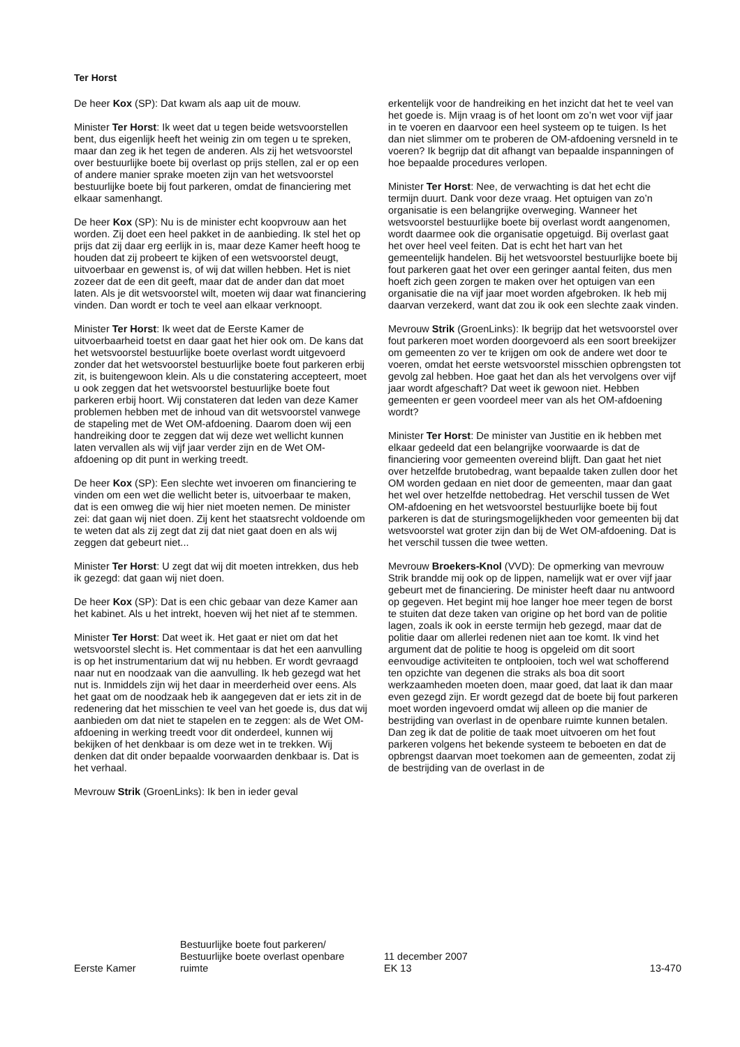Ter Horst
De heer Kox (SP): Dat kwam als aap uit de mouw.
Minister Ter Horst: Ik weet dat u tegen beide wetsvoorstellen bent, dus eigenlijk heeft het weinig zin om tegen u te spreken, maar dan zeg ik het tegen de anderen. Als zij het wetsvoorstel over bestuurlijke boete bij overlast op prijs stellen, zal er op een of andere manier sprake moeten zijn van het wetsvoorstel bestuurlijke boete bij fout parkeren, omdat de financiering met elkaar samenhangt.
De heer Kox (SP): Nu is de minister echt koopvrouw aan het worden. Zij doet een heel pakket in de aanbieding. Ik stel het op prijs dat zij daar erg eerlijk in is, maar deze Kamer heeft hoog te houden dat zij probeert te kijken of een wetsvoorstel deugt, uitvoerbaar en gewenst is, of wij dat willen hebben. Het is niet zozeer dat de een dit geeft, maar dat de ander dan dat moet laten. Als je dit wetsvoorstel wilt, moeten wij daar wat financiering vinden. Dan wordt er toch te veel aan elkaar verknoopt.
Minister Ter Horst: Ik weet dat de Eerste Kamer de uitvoerbaarheid toetst en daar gaat het hier ook om. De kans dat het wetsvoorstel bestuurlijke boete overlast wordt uitgevoerd zonder dat het wetsvoorstel bestuurlijke boete fout parkeren erbij zit, is buitengewoon klein. Als u die constatering accepteert, moet u ook zeggen dat het wetsvoorstel bestuurlijke boete fout parkeren erbij hoort. Wij constateren dat leden van deze Kamer problemen hebben met de inhoud van dit wetsvoorstel vanwege de stapeling met de Wet OM-afdoening. Daarom doen wij een handreiking door te zeggen dat wij deze wet wellicht kunnen laten vervallen als wij vijf jaar verder zijn en de Wet OM-afdoening op dit punt in werking treedt.
De heer Kox (SP): Een slechte wet invoeren om financiering te vinden om een wet die wellicht beter is, uitvoerbaar te maken, dat is een omweg die wij hier niet moeten nemen. De minister zei: dat gaan wij niet doen. Zij kent het staatsrecht voldoende om te weten dat als zij zegt dat zij dat niet gaat doen en als wij zeggen dat gebeurt niet...
Minister Ter Horst: U zegt dat wij dit moeten intrekken, dus heb ik gezegd: dat gaan wij niet doen.
De heer Kox (SP): Dat is een chic gebaar van deze Kamer aan het kabinet. Als u het intrekt, hoeven wij het niet af te stemmen.
Minister Ter Horst: Dat weet ik. Het gaat er niet om dat het wetsvoorstel slecht is. Het commentaar is dat het een aanvulling is op het instrumentarium dat wij nu hebben. Er wordt gevraagd naar nut en noodzaak van die aanvulling. Ik heb gezegd wat het nut is. Inmiddels zijn wij het daar in meerderheid over eens. Als het gaat om de noodzaak heb ik aangegeven dat er iets zit in de redenering dat het misschien te veel van het goede is, dus dat wij aanbieden om dat niet te stapelen en te zeggen: als de Wet OM-afdoening in werking treedt voor dit onderdeel, kunnen wij bekijken of het denkbaar is om deze wet in te trekken. Wij denken dat dit onder bepaalde voorwaarden denkbaar is. Dat is het verhaal.
Mevrouw Strik (GroenLinks): Ik ben in ieder geval
erkentelijk voor de handreiking en het inzicht dat het te veel van het goede is. Mijn vraag is of het loont om zo’n wet voor vijf jaar in te voeren en daarvoor een heel systeem op te tuigen. Is het dan niet slimmer om te proberen de OM-afdoening versneld in te voeren? Ik begrijp dat dit afhangt van bepaalde inspanningen of hoe bepaalde procedures verlopen.
Minister Ter Horst: Nee, de verwachting is dat het echt die termijn duurt. Dank voor deze vraag. Het optuigen van zo’n organisatie is een belangrijke overweging. Wanneer het wetsvoorstel bestuurlijke boete bij overlast wordt aangenomen, wordt daarmee ook die organisatie opgetuigd. Bij overlast gaat het over heel veel feiten. Dat is echt het hart van het gemeentelijk handelen. Bij het wetsvoorstel bestuurlijke boete bij fout parkeren gaat het over een geringer aantal feiten, dus men hoeft zich geen zorgen te maken over het optuigen van een organisatie die na vijf jaar moet worden afgebroken. Ik heb mij daarvan verzekerd, want dat zou ik ook een slechte zaak vinden.
Mevrouw Strik (GroenLinks): Ik begrijp dat het wetsvoorstel over fout parkeren moet worden doorgevoerd als een soort breekijzer om gemeenten zo ver te krijgen om ook de andere wet door te voeren, omdat het eerste wetsvoorstel misschien opbrengsten tot gevolg zal hebben. Hoe gaat het dan als het vervolgens over vijf jaar wordt afgeschaft? Dat weet ik gewoon niet. Hebben gemeenten er geen voordeel meer van als het OM-afdoening wordt?
Minister Ter Horst: De minister van Justitie en ik hebben met elkaar gedeeld dat een belangrijke voorwaarde is dat de financiering voor gemeenten overeind blijft. Dan gaat het niet over hetzelfde brutobedrag, want bepaalde taken zullen door het OM worden gedaan en niet door de gemeenten, maar dan gaat het wel over hetzelfde nettobedrag. Het verschil tussen de Wet OM-afdoening en het wetsvoorstel bestuurlijke boete bij fout parkeren is dat de sturingsmogelijkheden voor gemeenten bij dat wetsvoorstel wat groter zijn dan bij de Wet OM-afdoening. Dat is het verschil tussen die twee wetten.
Mevrouw Broekers-Knol (VVD): De opmerking van mevrouw Strik brandde mij ook op de lippen, namelijk wat er over vijf jaar gebeurt met de financiering. De minister heeft daar nu antwoord op gegeven. Het begint mij hoe langer hoe meer tegen de borst te stuiten dat deze taken van origine op het bord van de politie lagen, zoals ik ook in eerste termijn heb gezegd, maar dat de politie daar om allerlei redenen niet aan toe komt. Ik vind het argument dat de politie te hoog is opgeleid om dit soort eenvoudige activiteiten te ontplooien, toch wel wat schofferend ten opzichte van degenen die straks als boa dit soort werkzaamheden moeten doen, maar goed, dat laat ik dan maar even gezegd zijn. Er wordt gezegd dat de boete bij fout parkeren moet worden ingevoerd omdat wij alleen op die manier de bestrijding van overlast in de openbare ruimte kunnen betalen. Dan zeg ik dat de politie de taak moet uitvoeren om het fout parkeren volgens het bekende systeem te beboeten en dat de opbrengst daarvan moet toekomen aan de gemeenten, zodat zij de bestrijding van de overlast in de
Eerste Kamer
Bestuurlijke boete fout parkeren/
Bestuurlijke boete overlast openbare
ruimte
11 december 2007
EK 13
13-470